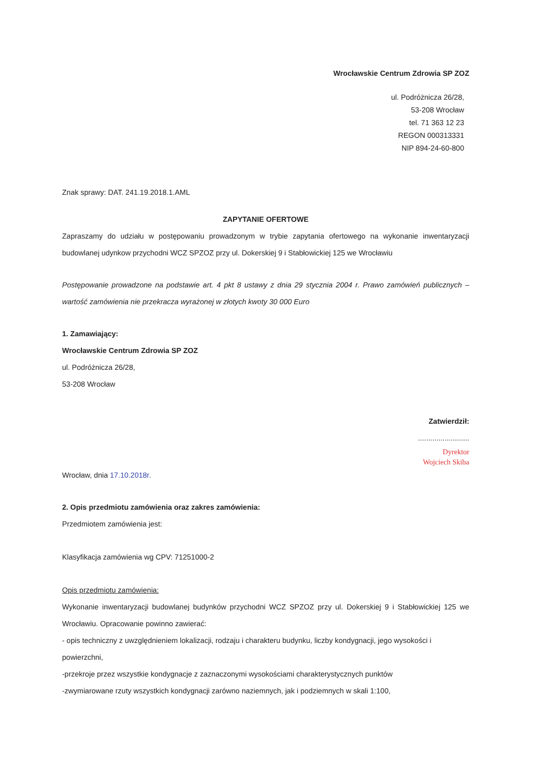Wrocławskie Centrum Zdrowia SP ZOZ
ul. Podróżnicza 26/28,
53-208 Wrocław
tel. 71 363 12 23
REGON 000313331
NIP 894-24-60-800
Znak sprawy: DAT. 241.19.2018.1.AML
ZAPYTANIE OFERTOWE
Zapraszamy do udziału w postępowaniu prowadzonym w trybie zapytania ofertowego na wykonanie inwentaryzacji budowlanej udynkow przychodni WCZ SPZOZ przy ul. Dokerskiej 9 i Stabłowickiej 125 we Wrocławiu
Postępowanie prowadzone na podstawie art. 4 pkt 8 ustawy z dnia 29 stycznia 2004 r. Prawo zamówień publicznych – wartość zamówienia nie przekracza wyrażonej w złotych kwoty 30 000 Euro
1. Zamawiający:
Wrocławskie Centrum Zdrowia SP ZOZ
ul. Podróżnicza 26/28,
53-208 Wrocław
Zatwierdził:
.........................
Dyrektor
Wojciech Skiba
Wrocław, dnia 17.10.2018r.
2. Opis przedmiotu zamówienia oraz zakres zamówienia:
Przedmiotem zamówienia jest:
Klasyfikacja zamówienia wg CPV: 71251000-2
Opis przedmiotu zamówienia:
Wykonanie inwentaryzacji budowlanej budynków przychodni WCZ SPZOZ przy ul. Dokerskiej 9 i Stabłowickiej 125 we Wrocławiu. Opracowanie powinno zawierać:
- opis techniczny z uwzględnieniem lokalizacji, rodzaju i charakteru budynku, liczby kondygnacji, jego wysokości i powierzchni,
-przekroje przez wszystkie kondygnacje z zaznaczonymi wysokościami charakterystycznych punktów
-zwymiarowane rzuty wszystkich kondygnacji zarówno naziemnych, jak i podziemnych w skali 1:100,